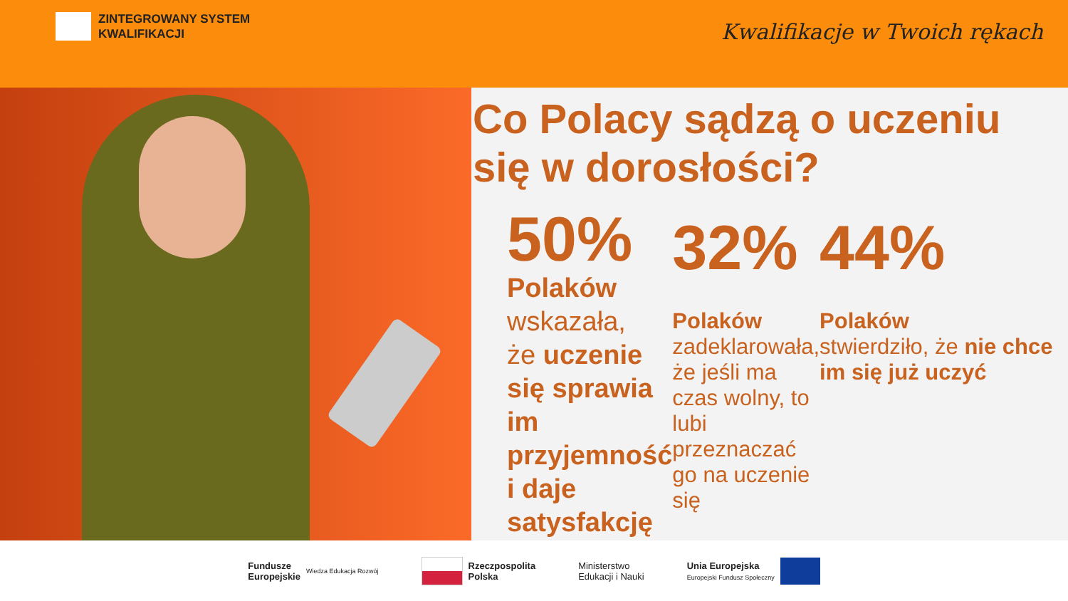ZINTEGROWANY SYSTEM
KWALIFIKACJI
Kwalifikacje w Twoich rękach
Co Polacy sądzą o uczeniu się w dorosłości?
50%
Polaków
wskazała,
że uczenie się sprawia im przyjemność i daje satysfakcję
32%
Polaków
zadeklarowała, że jeśli ma czas wolny, to lubi przeznaczać go na uczenie się
44%
Polaków
stwierdziło, że nie chce im się już uczyć
Fundusze
Europejskie Wiedza Edukacja Rozwój
Rzeczpospolita
Polska
Ministerstwo
Edukacji i Nauki
Unia Europejska
Europejski Fundusz Społeczny